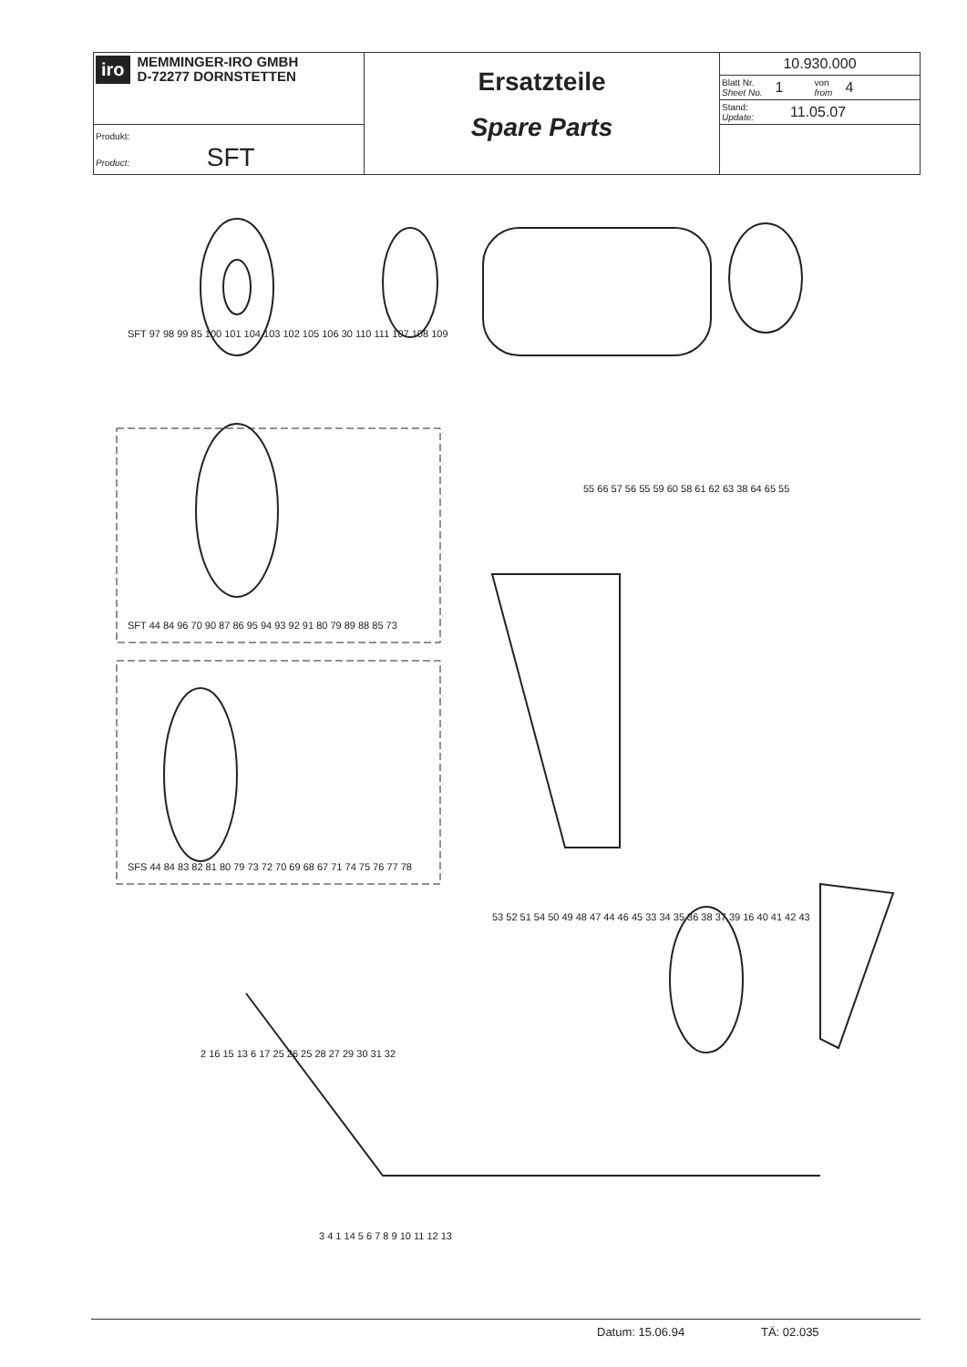| iro MEMMINGER-IRO GMBH D-72277 DORNSTETTEN | Ersatzteile Spare Parts | 10.930.000 Blatt Nr. Sheet No. 1 von from 4 Stand: Update: 11.05.07 |
| Produkt: Product: SFT | | |
SFT 97 98 99 85 100 101 104 103 102 105 106 30 110 111 107 108 109
SFT 44 84 96 70 90 87 86 95 94 93 92 91 80 79 89 88 85 73
SFS 44 84 83 82 81 80 79 73 72 70 69 68 67 71 74 75 76 77 78
53 52 51 54 50 49 48 47 44 46 45 33 34 35 36 38 37 39 16 40 41 42 43
55 66 57 56 55 59 60 58 61 62 63 38 64 65 55
2 16 15 13 6 17 25 26 25 28 27 29 30 31 32
3 4 1 14 5 6 7 8 9 10 11 12 13
Datum: 15.06.94 TÄ: 02.035